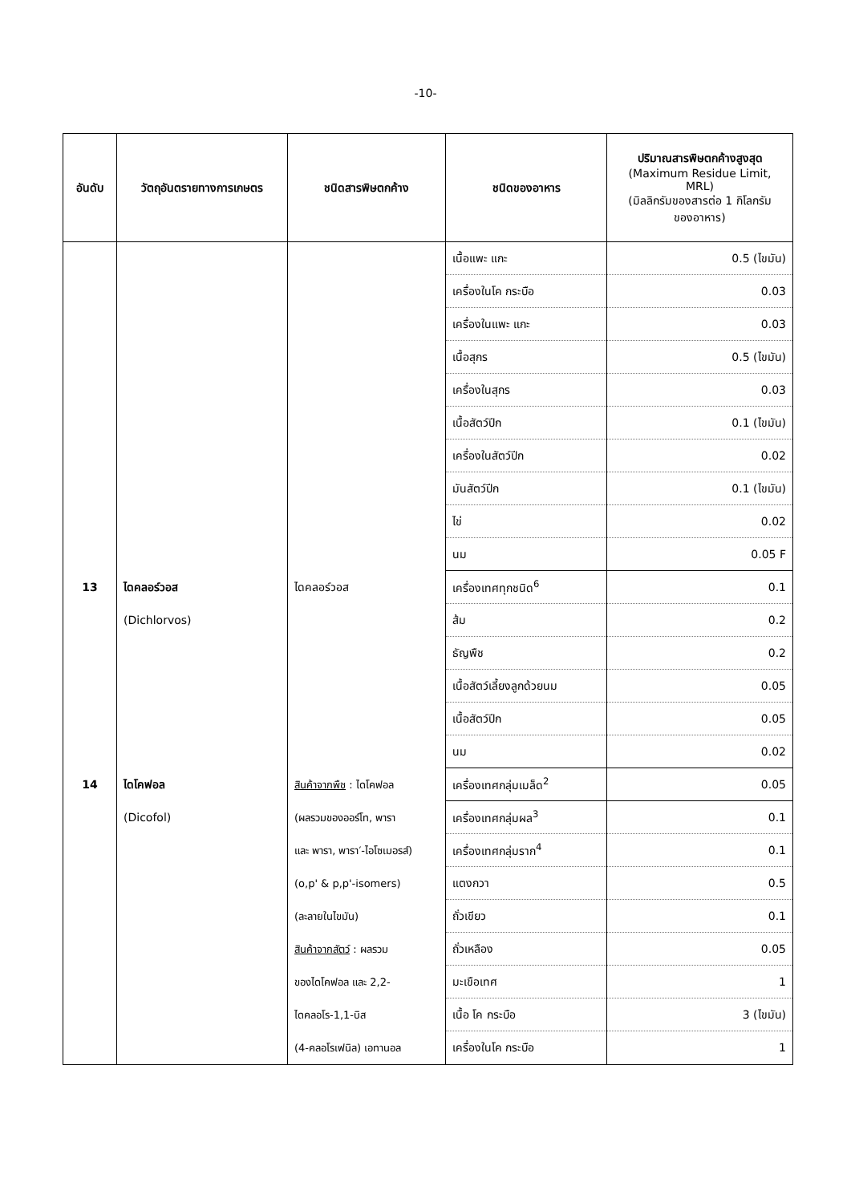-10-
| อันดับ | วัตถุอันตรายทางการเกษตร | ชนิดสารพิษตกค้าง | ชนิดของอาหาร | ปริมาณสารพิษตกค้างสูงสุด (Maximum Residue Limit, MRL) (มิลลิกรัมของสารต่อ 1 กิโลกรัม ของอาหาร) |
| --- | --- | --- | --- | --- |
| | | | เนื้อแพะ แกะ | 0.5 (ไขมัน) |
| | | | เครื่องในโค กระบือ | 0.03 |
| | | | เครื่องในแพะ แกะ | 0.03 |
| | | | เนื้อสุกร | 0.5 (ไขมัน) |
| | | | เครื่องในสุกร | 0.03 |
| | | | เนื้อสัตว์ปีก | 0.1 (ไขมัน) |
| | | | เครื่องในสัตว์ปีก | 0.02 |
| | | | มันสัตว์ปีก | 0.1 (ไขมัน) |
| | | | ไข่ | 0.02 |
| | | | นม | 0.05 F |
| 13 | ไดคลอร์วอส (Dichlorvos) | ไดคลอร์วอส | เครื่องเทศทุกชนิด<sup>6</sup> | 0.1 |
| | | | ส้ม | 0.2 |
| | | | ธัญพืช | 0.2 |
| | | | เนื้อสัตว์เลี้ยงลูกด้วยนม | 0.05 |
| | | | เนื้อสัตว์ปีก | 0.05 |
| | | | นม | 0.02 |
| 14 | ไดโคฟอล (Dicofol) | สินค้าจากพืช : ไดโคฟอล (ผลรวมของออร์โท, พารา และ พารา, พารา′-ไอโซเมอรส์) (o,p' & p,p'-isomers) (ละลายในไขมัน) สินค้าจากสัตว์ : ผลรวม ของไดโคฟอล และ 2,2- ไดคลอโร-1,1-บิส (4-คลอโรเฟนิล) เอทานอล | เครื่องเทศกลุ่มเมล็ด<sup>2</sup> | 0.05 |
| | | | เครื่องเทศกลุ่มผล<sup>3</sup> | 0.1 |
| | | | เครื่องเทศกลุ่มราก<sup>4</sup> | 0.1 |
| | | | แตงกวา | 0.5 |
| | | | ถั่วเขียว | 0.1 |
| | | | ถั่วเหลือง | 0.05 |
| | | | มะเขือเทศ | 1 |
| | | | เนื้อ โค กระบือ | 3 (ไขมัน) |
| | | | เครื่องในโค กระบือ | 1 |